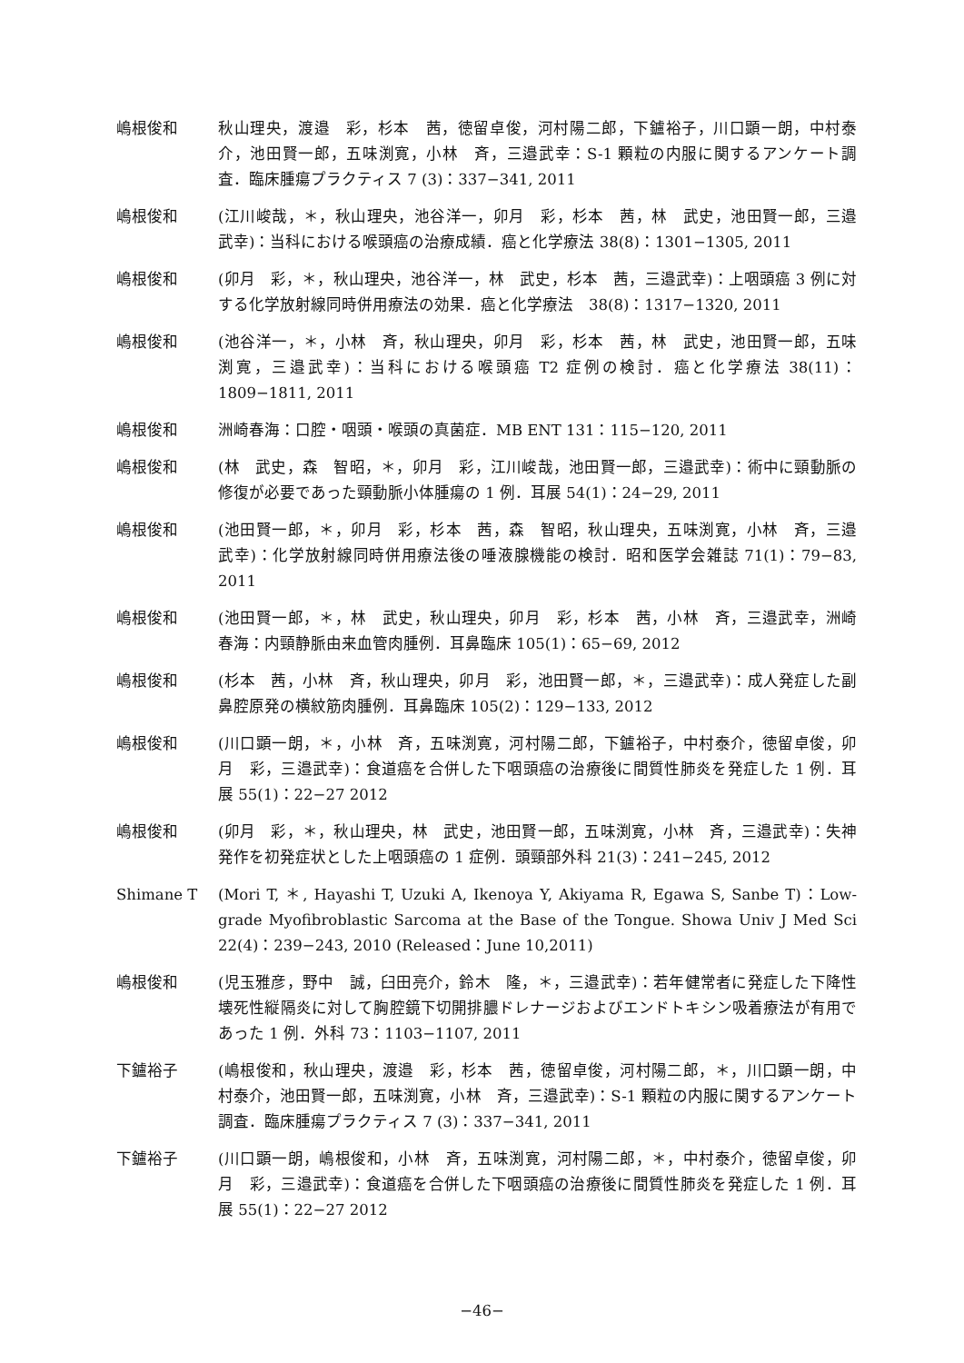嶋根俊和 秋山理央，渡邉　彩，杉本　茜，徳留卓俊，河村陽二郎，下鑪裕子，川口顕一朗，中村泰介，池田賢一郎，五味渕寛，小林　斉，三邉武幸：S-1 顆粒の内服に関するアンケート調査．臨床腫瘍プラクティス 7 (3)：337−341, 2011
嶋根俊和 (江川峻哉，＊，秋山理央，池谷洋一，卯月　彩，杉本　茜，林　武史，池田賢一郎，三邉武幸)：当科における喉頭癌の治療成績．癌と化学療法 38(8)：1301−1305, 2011
嶋根俊和 (卯月　彩，＊，秋山理央，池谷洋一，林　武史，杉本　茜，三邉武幸)：上咽頭癌 3 例に対する化学放射線同時併用療法の効果．癌と化学療法　38(8)：1317−1320, 2011
嶋根俊和 (池谷洋一，＊，小林　斉，秋山理央，卯月　彩，杉本　茜，林　武史，池田賢一郎，五味渕寛，三邉武幸)：当科における喉頭癌 T2 症例の検討．癌と化学療法 38(11)：1809−1811, 2011
嶋根俊和 洲崎春海：口腔・咽頭・喉頭の真菌症．MB ENT 131：115−120, 2011
嶋根俊和 (林　武史，森　智昭，＊，卯月　彩，江川峻哉，池田賢一郎，三邉武幸)：術中に頸動脈の修復が必要であった頸動脈小体腫瘍の 1 例．耳展 54(1)：24−29, 2011
嶋根俊和 (池田賢一郎，＊，卯月　彩，杉本　茜，森　智昭，秋山理央，五味渕寛，小林　斉，三邉武幸)：化学放射線同時併用療法後の唾液腺機能の検討．昭和医学会雑誌 71(1)：79−83, 2011
嶋根俊和 (池田賢一郎，＊，林　武史，秋山理央，卯月　彩，杉本　茜，小林　斉，三邉武幸，洲崎春海：内頸静脈由来血管肉腫例．耳鼻臨床 105(1)：65−69, 2012
嶋根俊和 (杉本　茜，小林　斉，秋山理央，卯月　彩，池田賢一郎，＊，三邉武幸)：成人発症した副鼻腔原発の横紋筋肉腫例．耳鼻臨床 105(2)：129−133, 2012
嶋根俊和 (川口顕一朗，＊，小林　斉，五味渕寛，河村陽二郎，下鑪裕子，中村泰介，徳留卓俊，卯月　彩，三邉武幸)：食道癌を合併した下咽頭癌の治療後に間質性肺炎を発症した 1 例．耳展 55(1)：22−27 2012
嶋根俊和 (卯月　彩，＊，秋山理央，林　武史，池田賢一郎，五味渕寛，小林　斉，三邉武幸)：失神発作を初発症状とした上咽頭癌の 1 症例．頭頸部外科 21(3)：241−245, 2012
Shimane T (Mori T, ＊, Hayashi T, Uzuki A, Ikenoya Y, Akiyama R, Egawa S, Sanbe T)：Low-grade Myofibroblastic Sarcoma at the Base of the Tongue. Showa Univ J Med Sci 22(4)：239−243, 2010 (Released：June 10,2011)
嶋根俊和 (児玉雅彦，野中　誠，臼田亮介，鈴木　隆，＊，三邉武幸)：若年健常者に発症した下降性壊死性縦隔炎に対して胸腔鏡下切開排膿ドレナージおよびエンドトキシン吸着療法が有用であった 1 例．外科 73：1103−1107, 2011
下鑪裕子 (嶋根俊和，秋山理央，渡邉　彩，杉本　茜，徳留卓俊，河村陽二郎，＊，川口顕一朗，中村泰介，池田賢一郎，五味渕寛，小林　斉，三邉武幸)：S-1 顆粒の内服に関するアンケート調査．臨床腫瘍プラクティス 7 (3)：337−341, 2011
下鑪裕子 (川口顕一朗，嶋根俊和，小林　斉，五味渕寛，河村陽二郎，＊，中村泰介，徳留卓俊，卯月　彩，三邉武幸)：食道癌を合併した下咽頭癌の治療後に間質性肺炎を発症した 1 例．耳展 55(1)：22−27 2012
−46−